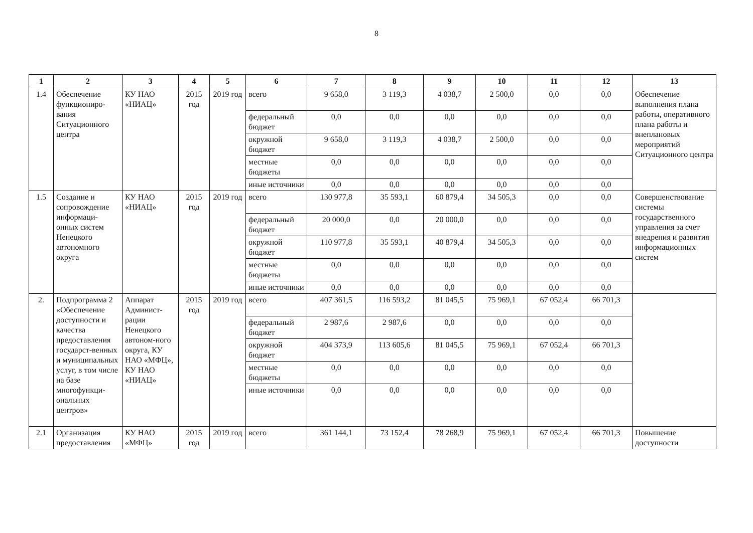8
| 1 | 2 | 3 | 4 | 5 | 6 | 7 | 8 | 9 | 10 | 11 | 12 | 13 |
| --- | --- | --- | --- | --- | --- | --- | --- | --- | --- | --- | --- | --- |
| 1.4 | Обеспечение функциониро-вания Ситуационного центра | КУ НАО «НИАЦ» | 2015 год | 2019 год | всего | 9 658,0 | 3 119,3 | 4 038,7 | 2 500,0 | 0,0 | 0,0 | Обеспечение выполнения плана работы, оперативного плана работы и внеплановых мероприятий Ситуационного центра |
| | | | | | федеральный бюджет | 0,0 | 0,0 | 0,0 | 0,0 | 0,0 | 0,0 | |
| | | | | | окружной бюджет | 9 658,0 | 3 119,3 | 4 038,7 | 2 500,0 | 0,0 | 0,0 | |
| | | | | | местные бюджеты | 0,0 | 0,0 | 0,0 | 0,0 | 0,0 | 0,0 | |
| | | | | | иные источники | 0,0 | 0,0 | 0,0 | 0,0 | 0,0 | 0,0 | |
| 1.5 | Создание и сопровождение информаци-онных систем Ненецкого автономного округа | КУ НАО «НИАЦ» | 2015 год | 2019 год | всего | 130 977,8 | 35 593,1 | 60 879,4 | 34 505,3 | 0,0 | 0,0 | Совершенствование системы государственного управления за счет внедрения и развития информационных систем |
| | | | | | федеральный бюджет | 20 000,0 | 0,0 | 20 000,0 | 0,0 | 0,0 | 0,0 | |
| | | | | | окружной бюджет | 110 977,8 | 35 593,1 | 40 879,4 | 34 505,3 | 0,0 | 0,0 | |
| | | | | | местные бюджеты | 0,0 | 0,0 | 0,0 | 0,0 | 0,0 | 0,0 | |
| | | | | | иные источники | 0,0 | 0,0 | 0,0 | 0,0 | 0,0 | 0,0 | |
| 2. | Подпрограмма 2 «Обеспечение доступности и качества предоставления государст-венных и муниципальных услуг, в том числе на базе многофункци-ональных центров» | Аппарат Админист-рации Ненецкого автоном-ного округа, КУ НАО «МФЦ», КУ НАО «НИАЦ» | 2015 год | 2019 год | всего | 407 361,5 | 116 593,2 | 81 045,5 | 75 969,1 | 67 052,4 | 66 701,3 | |
| | | | | | федеральный бюджет | 2 987,6 | 2 987,6 | 0,0 | 0,0 | 0,0 | 0,0 | |
| | | | | | окружной бюджет | 404 373,9 | 113 605,6 | 81 045,5 | 75 969,1 | 67 052,4 | 66 701,3 | |
| | | | | | местные бюджеты | 0,0 | 0,0 | 0,0 | 0,0 | 0,0 | 0,0 | |
| | | | | | иные источники | 0,0 | 0,0 | 0,0 | 0,0 | 0,0 | 0,0 | |
| 2.1 | Организация предоставления | КУ НАО «МФЦ» | 2015 год | 2019 год | всего | 361 144,1 | 73 152,4 | 78 268,9 | 75 969,1 | 67 052,4 | 66 701,3 | Повышение доступности |